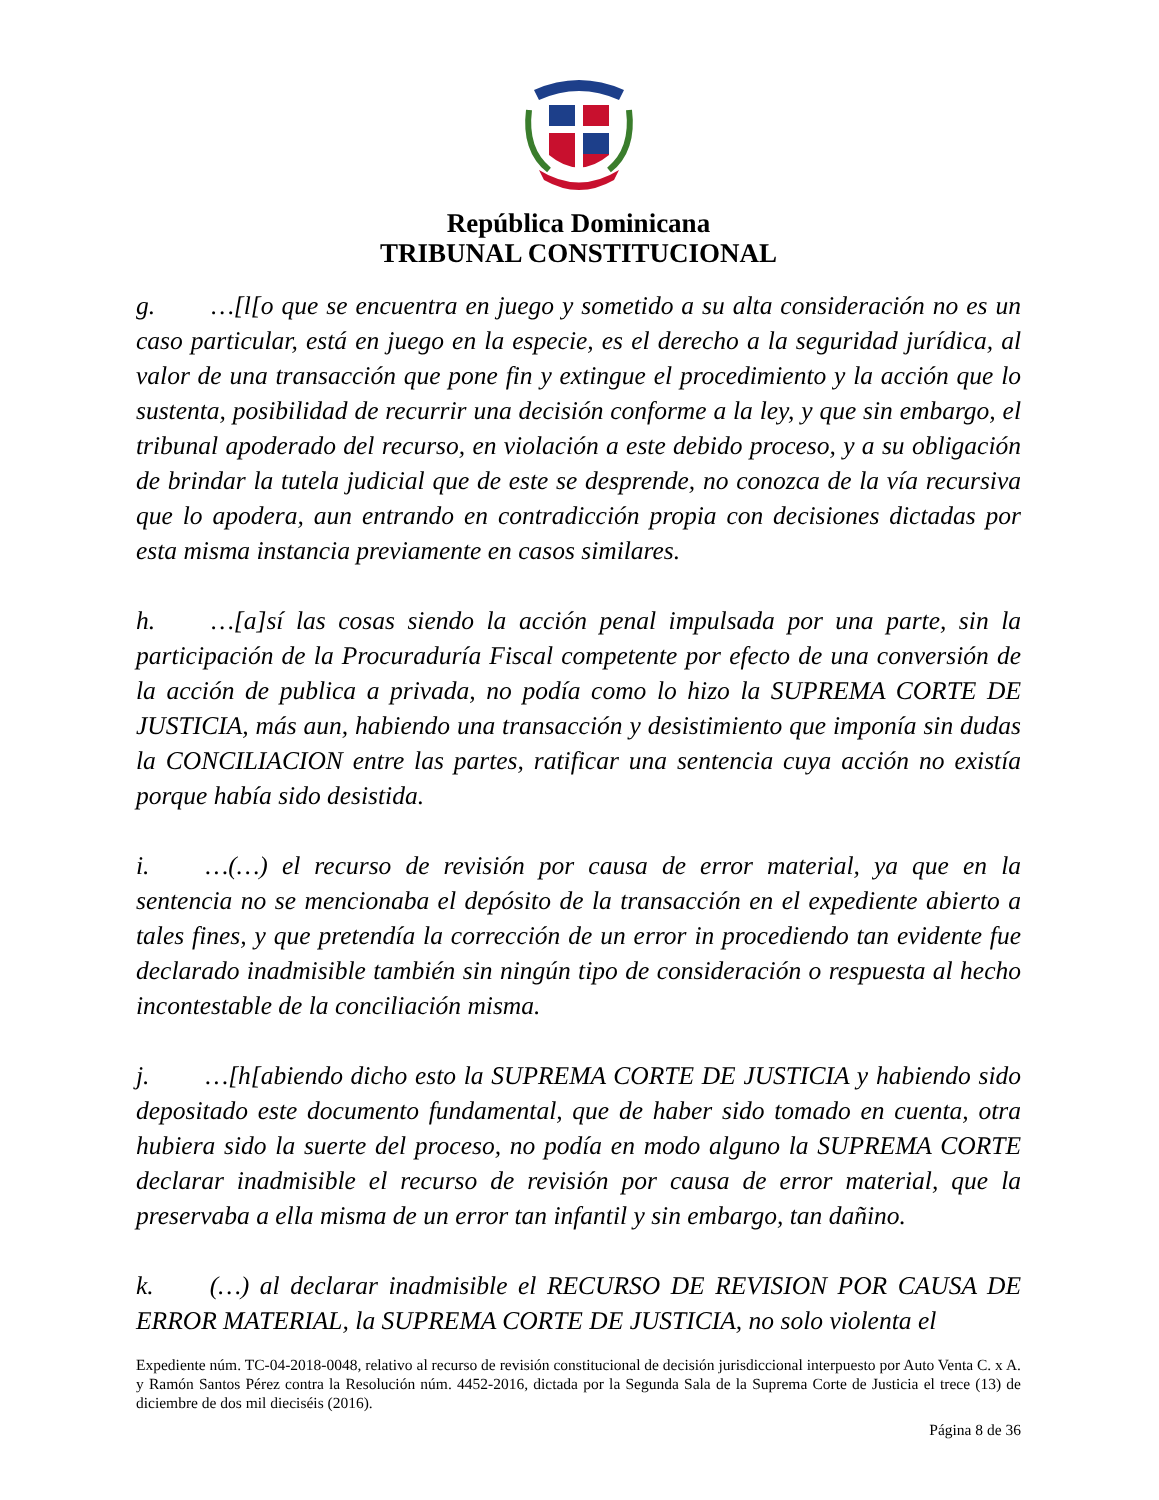República Dominicana
TRIBUNAL CONSTITUCIONAL
g. …[l[o que se encuentra en juego y sometido a su alta consideración no es un caso particular, está en juego en la especie, es el derecho a la seguridad jurídica, al valor de una transacción que pone fin y extingue el procedimiento y la acción que lo sustenta, posibilidad de recurrir una decisión conforme a la ley, y que sin embargo, el tribunal apoderado del recurso, en violación a este debido proceso, y a su obligación de brindar la tutela judicial que de este se desprende, no conozca de la vía recursiva que lo apodera, aun entrando en contradicción propia con decisiones dictadas por esta misma instancia previamente en casos similares.
h. …[a]sí las cosas siendo la acción penal impulsada por una parte, sin la participación de la Procuraduría Fiscal competente por efecto de una conversión de la acción de publica a privada, no podía como lo hizo la SUPREMA CORTE DE JUSTICIA, más aun, habiendo una transacción y desistimiento que imponía sin dudas la CONCILIACION entre las partes, ratificar una sentencia cuya acción no existía porque había sido desistida.
i. …(…) el recurso de revisión por causa de error material, ya que en la sentencia no se mencionaba el depósito de la transacción en el expediente abierto a tales fines, y que pretendía la corrección de un error in procediendo tan evidente fue declarado inadmisible también sin ningún tipo de consideración o respuesta al hecho incontestable de la conciliación misma.
j. …[h[abiendo dicho esto la SUPREMA CORTE DE JUSTICIA y habiendo sido depositado este documento fundamental, que de haber sido tomado en cuenta, otra hubiera sido la suerte del proceso, no podía en modo alguno la SUPREMA CORTE declarar inadmisible el recurso de revisión por causa de error material, que la preservaba a ella misma de un error tan infantil y sin embargo, tan dañino.
k. (…) al declarar inadmisible el RECURSO DE REVISION POR CAUSA DE ERROR MATERIAL, la SUPREMA CORTE DE JUSTICIA, no solo violenta el
Expediente núm. TC-04-2018-0048, relativo al recurso de revisión constitucional de decisión jurisdiccional interpuesto por Auto Venta C. x A. y Ramón Santos Pérez contra la Resolución núm. 4452-2016, dictada por la Segunda Sala de la Suprema Corte de Justicia el trece (13) de diciembre de dos mil dieciséis (2016).
Página 8 de 36